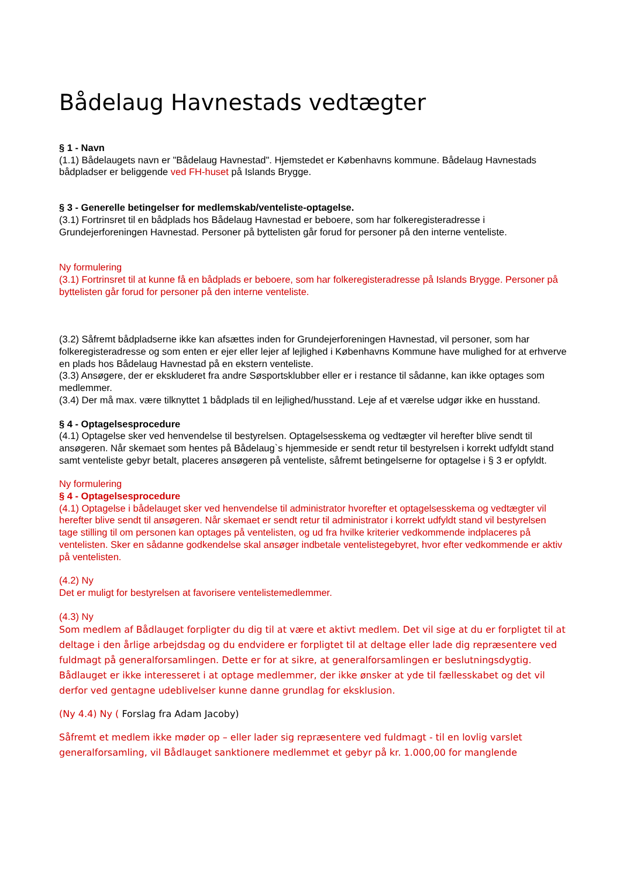Bådelaug Havnestads vedtægter
§ 1 - Navn
(1.1) Bådelaugets navn er "Bådelaug Havnestad". Hjemstedet er Københavns kommune. Bådelaug Havnestads bådpladser er beliggende ved FH-huset på Islands Brygge.
§ 3 - Generelle betingelser for medlemskab/venteliste-optagelse.
(3.1) Fortrinsret til en bådplads hos Bådelaug Havnestad er beboere, som har folkeregisteradresse i Grundejerforeningen Havnestad. Personer på byttelisten går forud for personer på den interne venteliste.
Ny formulering
(3.1) Fortrinsret til at kunne få en bådplads er beboere, som har folkeregisteradresse på Islands Brygge. Personer på byttelisten går forud for personer på den interne venteliste.
(3.2) Såfremt bådpladserne ikke kan afsættes inden for Grundejerforeningen Havnestad, vil personer, som har folkeregisteradresse og som enten er ejer eller lejer af lejlighed i Københavns Kommune have mulighed for at erhverve en plads hos Bådelaug Havnestad på en ekstern venteliste.
(3.3) Ansøgere, der er ekskluderet fra andre Søsportsklubber eller er i restance til sådanne, kan ikke optages som medlemmer.
(3.4) Der må max. være tilknyttet 1 bådplads til en lejlighed/husstand. Leje af et værelse udgør ikke en husstand.
§ 4 - Optagelsesprocedure
(4.1) Optagelse sker ved henvendelse til bestyrelsen. Optagelsesskema og vedtægter vil herefter blive sendt til ansøgeren. Når skemaet som hentes på Bådelaug`s hjemmeside er sendt retur til bestyrelsen i korrekt udfyldt stand samt venteliste gebyr betalt, placeres ansøgeren på venteliste, såfremt betingelserne for optagelse i § 3 er opfyldt.
Ny formulering
§ 4 - Optagelsesprocedure
(4.1) Optagelse i bådelauget sker ved henvendelse til administrator hvorefter et optagelsesskema og vedtægter vil herefter blive sendt til ansøgeren. Når skemaet er sendt retur til administrator i korrekt udfyldt stand vil bestyrelsen tage stilling til om personen kan optages på ventelisten, og ud fra hvilke kriterier vedkommende indplaceres på ventelisten. Sker en sådanne godkendelse skal ansøger indbetale ventelistegebyret, hvor efter vedkommende er aktiv på ventelisten.
(4.2) Ny
Det er muligt for bestyrelsen at favorisere ventelistemedlemmer.
(4.3) Ny
Som medlem af Bådlauget forpligter du dig til at være et aktivt medlem. Det vil sige at du er forpligtet til at deltage i den årlige arbejdsdag og du endvidere er forpligtet til at deltage eller lade dig repræsentere ved fuldmagt på generalforsamlingen. Dette er for at sikre, at generalforsamlingen er beslutningsdygtig. Bådlauget er ikke interesseret i at optage medlemmer, der ikke ønsker at yde til fællesskabet og det vil derfor ved gentagne udeblivelser kunne danne grundlag for eksklusion.
(Ny 4.4) Ny ( Forslag fra Adam Jacoby)
Såfremt et medlem ikke møder op – eller lader sig repræsentere ved fuldmagt - til en lovlig varslet generalforsamling, vil Bådlauget sanktionere medlemmet et gebyr på kr. 1.000,00 for manglende